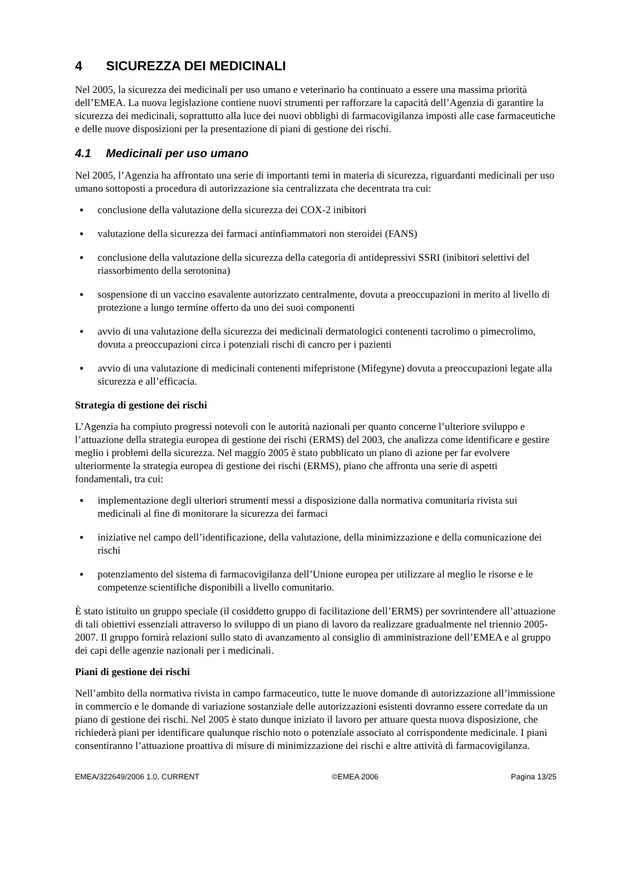4 SICUREZZA DEI MEDICINALI
Nel 2005, la sicurezza dei medicinali per uso umano e veterinario ha continuato a essere una massima priorità dell’EMEA. La nuova legislazione contiene nuovi strumenti per rafforzare la capacità dell’Agenzia di garantire la sicurezza dei medicinali, soprattutto alla luce dei nuovi obblighi di farmacovigilanza imposti alle case farmaceutiche e delle nuove disposizioni per la presentazione di piani di gestione dei rischi.
4.1 Medicinali per uso umano
Nel 2005, l’Agenzia ha affrontato una serie di importanti temi in materia di sicurezza, riguardanti medicinali per uso umano sottoposti a procedura di autorizzazione sia centralizzata che decentrata tra cui:
▪ conclusione della valutazione della sicurezza dei COX-2 inibitori
▪ valutazione della sicurezza dei farmaci antinfiammatori non steroidei (FANS)
▪ conclusione della valutazione della sicurezza della categoria di antidepressivi SSRI (inibitori selettivi del riassorbimento della serotonina)
▪ sospensione di un vaccino esavalente autorizzato centralmente, dovuta a preoccupazioni in merito al livello di protezione a lungo termine offerto da uno dei suoi componenti
▪ avvio di una valutazione della sicurezza dei medicinali dermatologici contenenti tacrolimo o pimecrolimo, dovuta a preoccupazioni circa i potenziali rischi di cancro per i pazienti
▪ avvio di una valutazione di medicinali contenenti mifepristone (Mifegyne) dovuta a preoccupazioni legate alla sicurezza e all’efficacia.
Strategia di gestione dei rischi
L’Agenzia ha compiuto progressi notevoli con le autorità nazionali per quanto concerne l’ulteriore sviluppo e l’attuazione della strategia europea di gestione dei rischi (ERMS) del 2003, che analizza come identificare e gestire meglio i problemi della sicurezza. Nel maggio 2005 è stato pubblicato un piano di azione per far evolvere ulteriormente la strategia europea di gestione dei rischi (ERMS), piano che affronta una serie di aspetti fondamentali, tra cui:
▪ implementazione degli ulteriori strumenti messi a disposizione dalla normativa comunitaria rivista sui medicinali al fine di monitorare la sicurezza dei farmaci
▪ iniziative nel campo dell’identificazione, della valutazione, della minimizzazione e della comunicazione dei rischi
▪ potenziamento del sistema di farmacovigilanza dell’Unione europea per utilizzare al meglio le risorse e le competenze scientifiche disponibili a livello comunitario.
È stato istituito un gruppo speciale (il cosiddetto gruppo di facilitazione dell’ERMS) per sovrintendere all’attuazione di tali obiettivi essenziali attraverso lo sviluppo di un piano di lavoro da realizzare gradualmente nel triennio 2005-2007. Il gruppo fornirà relazioni sullo stato di avanzamento al consiglio di amministrazione dell’EMEA e al gruppo dei capi delle agenzie nazionali per i medicinali.
Piani di gestione dei rischi
Nell’ambito della normativa rivista in campo farmaceutico, tutte le nuove domande di autorizzazione all’immissione in commercio e le domande di variazione sostanziale delle autorizzazioni esistenti dovranno essere corredate da un piano di gestione dei rischi. Nel 2005 è stato dunque iniziato il lavoro per attuare questa nuova disposizione, che richiederà piani per identificare qualunque rischio noto o potenziale associato al corrispondente medicinale. I piani consentiranno l’attuazione proattiva di misure di minimizzazione dei rischi e altre attività di farmacovigilanza.
EMEA/322649/2006 1.0, CURRENT ©EMEA 2006 Pagina 13/25